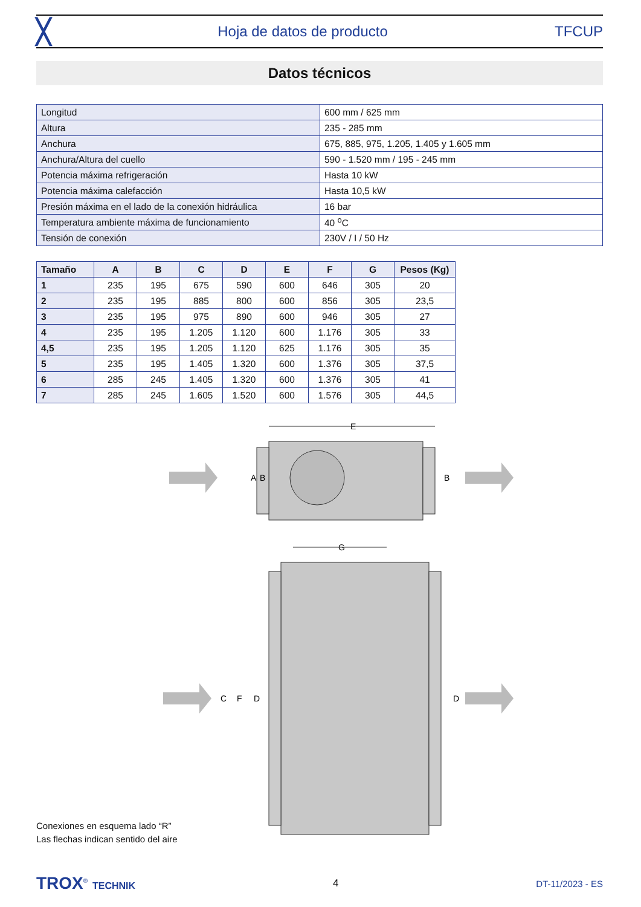╳ Hoja de datos de producto TFCUP
Datos técnicos
| Longitud | 600 mm / 625 mm |
| Altura | 235 - 285 mm |
| Anchura | 675, 885, 975, 1.205, 1.405 y 1.605 mm |
| Anchura/Altura del cuello | 590 - 1.520 mm / 195 - 245 mm |
| Potencia máxima refrigeración | Hasta 10 kW |
| Potencia máxima calefacción | Hasta 10,5 kW |
| Presión máxima en el lado de la conexión hidráulica | 16 bar |
| Temperatura ambiente máxima de funcionamiento | 40 <sup>o</sup>C |
| Tensión de conexión | 230V / I / 50 Hz |
| Tamaño | A | B | C | D | E | F | G | Pesos (Kg) |
| --- | --- | --- | --- | --- | --- | --- | --- | --- |
| 1 | 235 | 195 | 675 | 590 | 600 | 646 | 305 | 20 |
| 2 | 235 | 195 | 885 | 800 | 600 | 856 | 305 | 23,5 |
| 3 | 235 | 195 | 975 | 890 | 600 | 946 | 305 | 27 |
| 4 | 235 | 195 | 1.205 | 1.120 | 600 | 1.176 | 305 | 33 |
| 4,5 | 235 | 195 | 1.205 | 1.120 | 625 | 1.176 | 305 | 35 |
| 5 | 235 | 195 | 1.405 | 1.320 | 600 | 1.376 | 305 | 37,5 |
| 6 | 285 | 245 | 1.405 | 1.320 | 600 | 1.376 | 305 | 41 |
| 7 | 285 | 245 | 1.605 | 1.520 | 600 | 1.576 | 305 | 44,5 |
E
A
B
B
G
C
F
D
D
Conexiones en esquema lado “R”
Las flechas indican sentido del aire
TROX<sup>®</sup> TECHNIK 4 DT-11/2023 - ES